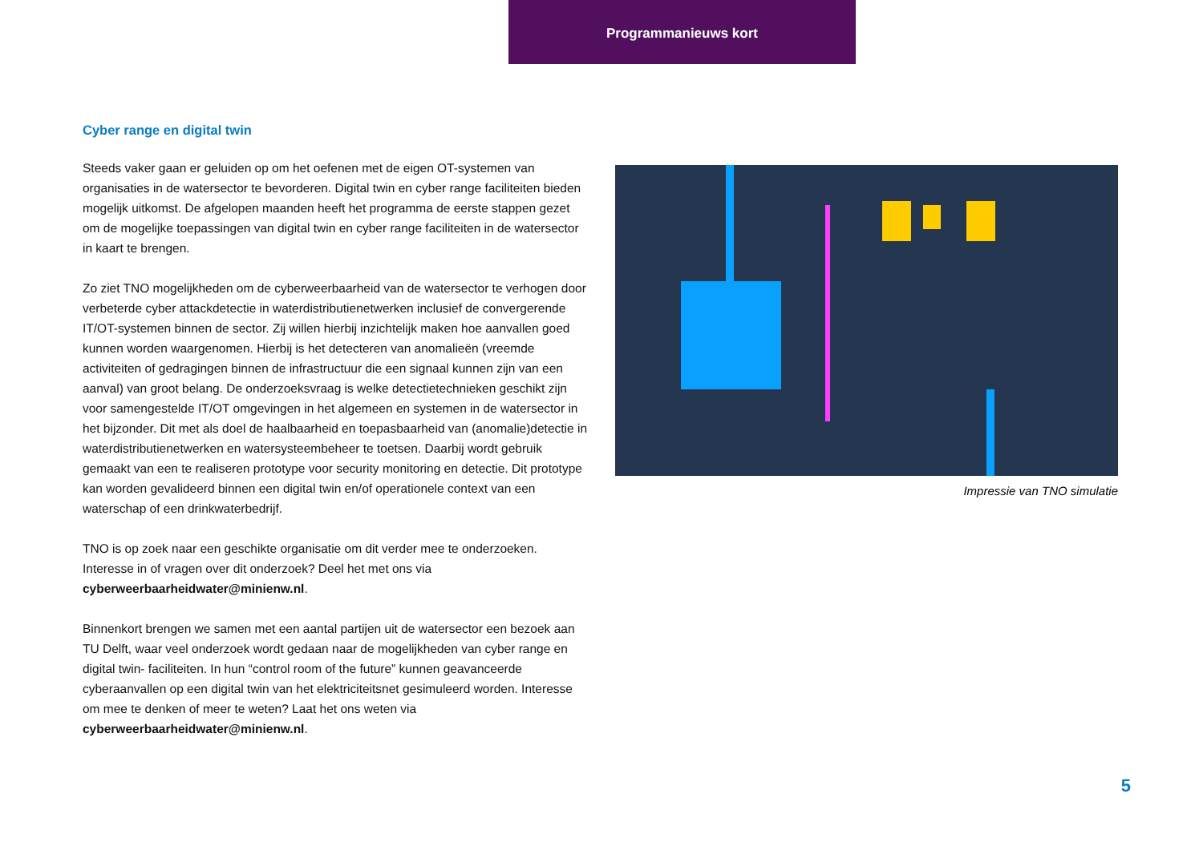Programmanieuws kort
Cyber range en digital twin
Steeds vaker gaan er geluiden op om het oefenen met de eigen OT-systemen van organisaties in de watersector te bevorderen. Digital twin en cyber range faciliteiten bieden mogelijk uitkomst. De afgelopen maanden heeft het programma de eerste stappen gezet om de mogelijke toepassingen van digital twin en cyber range faciliteiten in de watersector in kaart te brengen.
Zo ziet TNO mogelijkheden om de cyberweerbaarheid van de watersector te verhogen door verbeterde cyber attackdetectie in waterdistributienetwerken inclusief de convergerende IT/OT-systemen binnen de sector. Zij willen hierbij inzichtelijk maken hoe aanvallen goed kunnen worden waargenomen. Hierbij is het detecteren van anomalieën (vreemde activiteiten of gedragingen binnen de infrastructuur die een signaal kunnen zijn van een aanval) van groot belang. De onderzoeksvraag is welke detectietechnieken geschikt zijn voor samengestelde IT/OT omgevingen in het algemeen en systemen in de watersector in het bijzonder. Dit met als doel de haalbaarheid en toepasbaarheid van (anomalie)detectie in waterdistributienetwerken en watersysteembeheer te toetsen. Daarbij wordt gebruik gemaakt van een te realiseren prototype voor security monitoring en detectie. Dit prototype kan worden gevalideerd binnen een digital twin en/of operationele context van een waterschap of een drinkwaterbedrijf.
TNO is op zoek naar een geschikte organisatie om dit verder mee te onderzoeken. Interesse in of vragen over dit onderzoek? Deel het met ons via cyberweerbaarheidwater@minienw.nl.
Binnenkort brengen we samen met een aantal partijen uit de watersector een bezoek aan TU Delft, waar veel onderzoek wordt gedaan naar de mogelijkheden van cyber range en digital twin- faciliteiten. In hun “control room of the future” kunnen geavanceerde cyberaanvallen op een digital twin van het elektriciteitsnet gesimuleerd worden. Interesse om mee te denken of meer te weten? Laat het ons weten via cyberweerbaarheidwater@minienw.nl.
Impressie van TNO simulatie
5